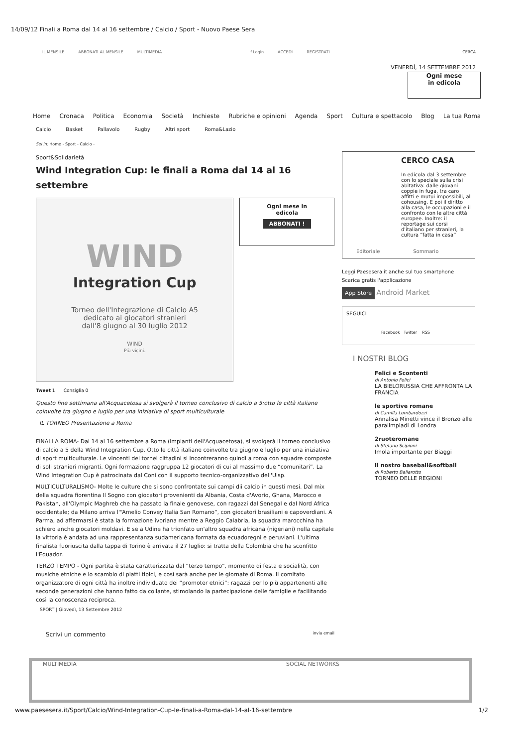14/09/12 Finali a Roma dal 14 al 16 settembre / Calcio / Sport - Nuovo Paese Sera
IL MENSILE ABBONATI AL MENSILE MULTIMEDIA f Login ACCEDI REGISTRATI CERCA
VENERDÌ, 14 SETTEMBRE 2012
Ogni mese
in edicola
Home Cronaca Politica Economia Società Inchieste Rubriche e opinioni Agenda Sport Cultura e spettacolo Blog La tua Roma
Calcio Basket Pallavolo Rugby Altri sport Roma&Lazio
Sei in: Home - Sport - Calcio -
Sport&Solidarietà
Wind Integration Cup: le finali a Roma dal 14 al 16 settembre
WIND
Integration Cup
Torneo dell'Integrazione di Calcio A5
dedicato ai giocatori stranieri
dall'8 giugno al 30 luglio 2012
WIND
Più vicini.
Ogni mese in
edicola
ABBONATI !
Tweet 1 Consiglia 0
Questo fine settimana all'Acquacetosa si svolgerà il torneo conclusivo di calcio a 5:otto le città italiane coinvolte tra giugno e luglio per una iniziativa di sport multiculturale
IL TORNEO Presentazione a Roma
FINALI A ROMA- Dal 14 al 16 settembre a Roma (impianti dell'Acquacetosa), si svolgerà il torneo conclusivo di calcio a 5 della Wind Integration Cup. Otto le città italiane coinvolte tra giugno e luglio per una iniziativa di sport multiculturale. Le vincenti dei tornei cittadini si incontreranno quindi a roma con squadre composte di soli stranieri migranti. Ogni formazione raggruppa 12 giocatori di cui al massimo due “comunitari”. La Wind Integration Cup è patrocinata dal Coni con il supporto tecnico-organizzativo dell'Uisp.
MULTICULTURALISMO- Molte le culture che si sono confrontate sui campi dii calcio in questi mesi. Dal mix della squadra fiorentina Il Sogno con giocatori provenienti da Albania, Costa d'Avorio, Ghana, Marocco e Pakistan, all'Olympic Maghreb che ha passato la finale genovese, con ragazzi dal Senegal e dal Nord Africa occidentale; da Milano arriva l'“Amelio Convey Italia San Romano”, con giocatori brasiliani e capoverdiani. A Parma, ad affermarsi è stata la formazione ivoriana mentre a Reggio Calabria, la squadra marocchina ha schiero anche giocatori moldavi. E se a Udine ha trionfato un'altro squadra africana (nigeriani) nella capitale la vittoria è andata ad una rappresentanza sudamericana formata da ecuadoregni e peruviani. L'ultima finalista fuoriuscita dalla tappa di Torino è arrivata il 27 luglio: si tratta della Colombia che ha sconfitto l'Equador.
TERZO TEMPO - Ogni partita è stata caratterizzata dal “terzo tempo”, momento di festa e socialità, con musiche etniche e lo scambio di piatti tipici, e così sarà anche per le giornate di Roma. Il comitato organizzatore di ogni città ha inoltre individuato dei “promoter etnici”: ragazzi per lo più appartenenti alle seconde generazioni che hanno fatto da collante, stimolando la partecipazione delle famiglie e facilitando così la conoscenza reciproca.
SPORT | Giovedì, 13 Settembre 2012
Scrivi un commento invia email
CERCO CASA
In edicola dal 3 settembre con lo speciale sulla crisi abitativa: dalle giovani coppie in fuga, tra caro affitti e mutui impossibili, al cohousing. E poi il diritto alla casa, le occupazioni e il confronto con le altre città europee. Inoltre: il reportage sui corsi d'italiano per stranieri, la cultura “fatta in casa”
Editoriale Sommario
Leggi Paesesera.it anche sul tuo smartphone
Scarica gratis l'applicazione
App Store Android Market
SEGUICI
Facebook Twitter RSS
I NOSTRI BLOG
Felici e Scontenti
di Antonio Felici
LA BIELORUSSIA CHE AFFRONTA LA FRANCIA
le sportive romane
di Camilla Lombardozzi
Annalisa Minetti vince il Bronzo alle paralimpiadi di Londra
2ruoteromane
di Stefano Scipioni
Imola importante per Biaggi
Il nostro baseball&softball
di Roberto Ballarotto
TORNEO DELLE REGIONI
MULTIMEDIA SOCIAL NETWORKS
www.paesesera.it/Sport/Calcio/Wind-Integration-Cup-le-finali-a-Roma-dal-14-al-16-settembre 1/2